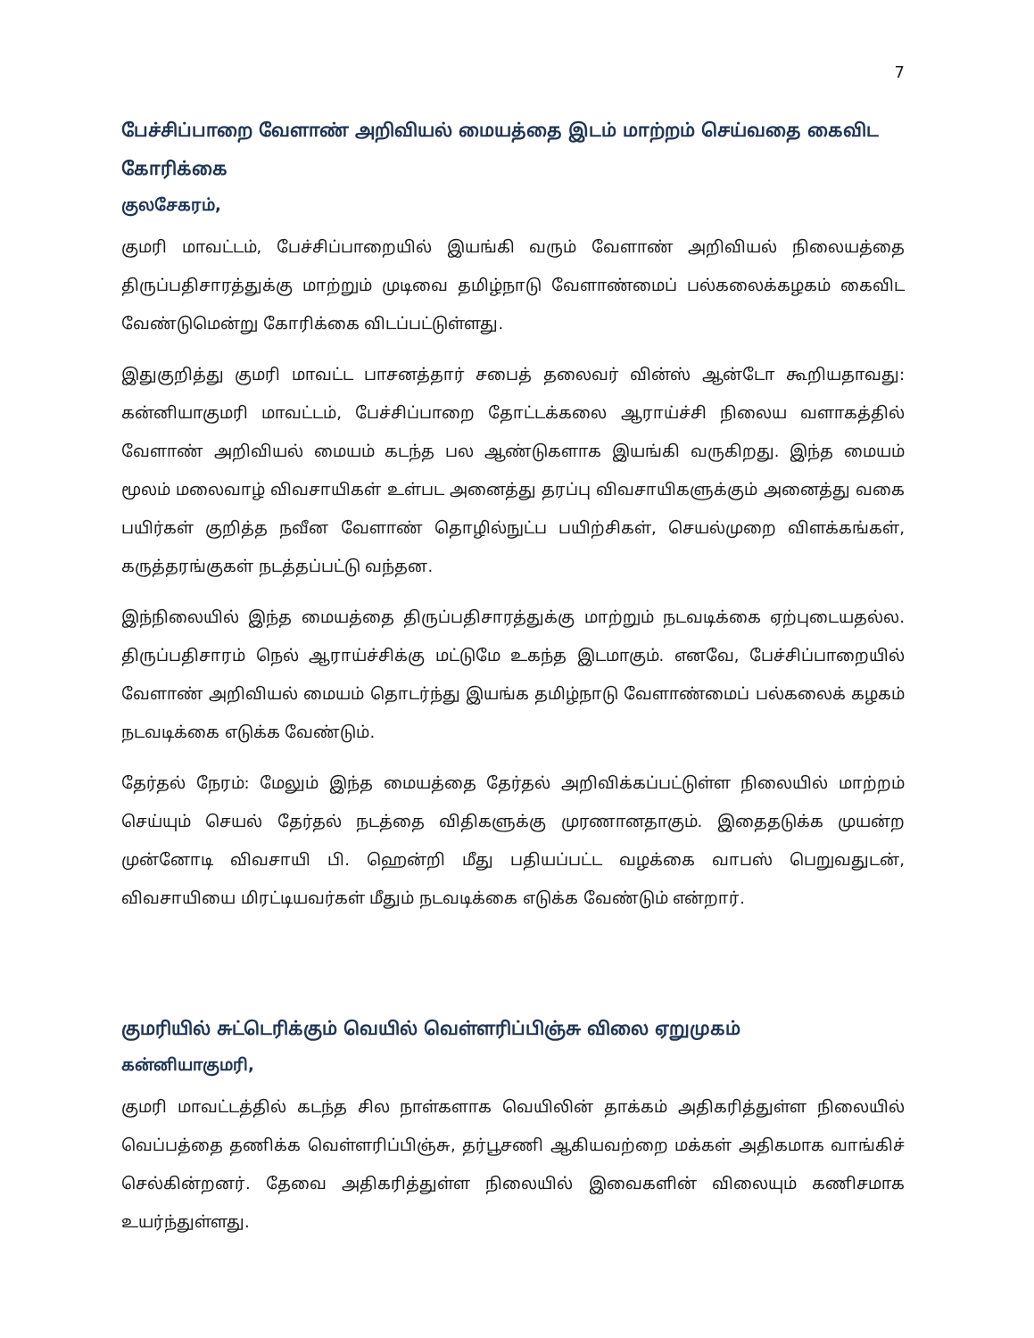7
பேச்சிப்பாறை வேளாண் அறிவியல் மையத்தை இடம் மாற்றம் செய்வதை கைவிட கோரிக்கை
குலசேகரம்,
குமரி மாவட்டம், பேச்சிப்பாறையில் இயங்கி வரும் வேளாண் அறிவியல் நிலையத்தை திருப்பதிசாரத்துக்கு மாற்றும் முடிவை தமிழ்நாடு வேளாண்மைப் பல்கலைக்கழகம் கைவிட வேண்டுமென்று கோரிக்கை விடப்பட்டுள்ளது.
இதுகுறித்து குமரி மாவட்ட பாசனத்தார் சபைத் தலைவர் வின்ஸ் ஆன்டோ கூறியதாவது: கன்னியாகுமரி மாவட்டம், பேச்சிப்பாறை தோட்டக்கலை ஆராய்ச்சி நிலைய வளாகத்தில் வேளாண் அறிவியல் மையம் கடந்த பல ஆண்டுகளாக இயங்கி வருகிறது. இந்த மையம் மூலம் மலைவாழ் விவசாயிகள் உள்பட அனைத்து தரப்பு விவசாயிகளுக்கும் அனைத்து வகை பயிர்கள் குறித்த நவீன வேளாண் தொழில்நுட்ப பயிற்சிகள், செயல்முறை விளக்கங்கள், கருத்தரங்குகள் நடத்தப்பட்டு வந்தன.
இந்நிலையில் இந்த மையத்தை திருப்பதிசாரத்துக்கு மாற்றும் நடவடிக்கை ஏற்புடையதல்ல. திருப்பதிசாரம் நெல் ஆராய்ச்சிக்கு மட்டுமே உகந்த இடமாகும். எனவே, பேச்சிப்பாறையில் வேளாண் அறிவியல் மையம் தொடர்ந்து இயங்க தமிழ்நாடு வேளாண்மைப் பல்கலைக் கழகம் நடவடிக்கை எடுக்க வேண்டும்.
தேர்தல் நேரம்: மேலும் இந்த மையத்தை தேர்தல் அறிவிக்கப்பட்டுள்ள நிலையில் மாற்றம் செய்யும் செயல் தேர்தல் நடத்தை விதிகளுக்கு முரணானதாகும். இதைதடுக்க முயன்ற முன்னோடி விவசாயி பி. ஹென்றி மீது பதியப்பட்ட வழக்கை வாபஸ் பெறுவதுடன், விவசாயியை மிரட்டியவர்கள் மீதும் நடவடிக்கை எடுக்க வேண்டும் என்றார்.
குமரியில் சுட்டெரிக்கும் வெயில் வெள்ளரிப்பிஞ்சு விலை ஏறுமுகம்
கன்னியாகுமரி,
குமரி மாவட்டத்தில் கடந்த சில நாள்களாக வெயிலின் தாக்கம் அதிகரித்துள்ள நிலையில் வெப்பத்தை தணிக்க வெள்ளரிப்பிஞ்சு, தர்பூசணி ஆகியவற்றை மக்கள் அதிகமாக வாங்கிச் செல்கின்றனர். தேவை அதிகரித்துள்ள நிலையில் இவைகளின் விலையும் கணிசமாக உயர்ந்துள்ளது.